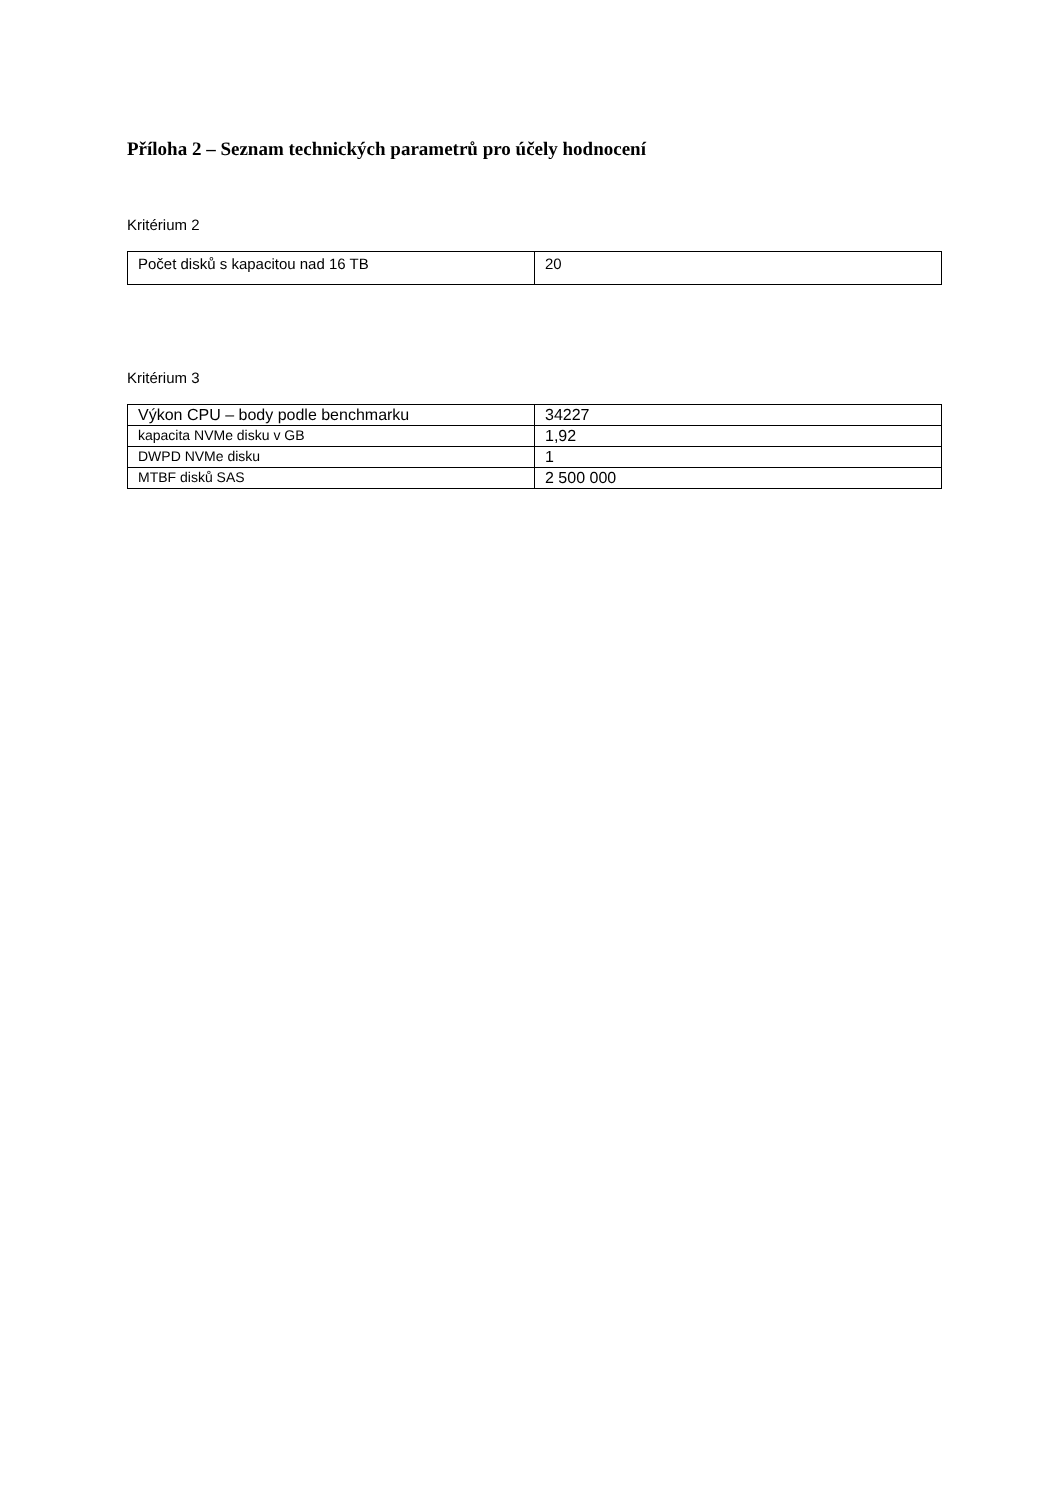Příloha 2 – Seznam technických parametrů pro účely hodnocení
Kritérium 2
| Počet disků s kapacitou nad 16 TB | 20 |
Kritérium 3
| Výkon CPU – body podle benchmarku | 34227 |
| kapacita NVMe disku v GB | 1,92 |
| DWPD NVMe disku | 1 |
| MTBF disků SAS | 2 500 000 |